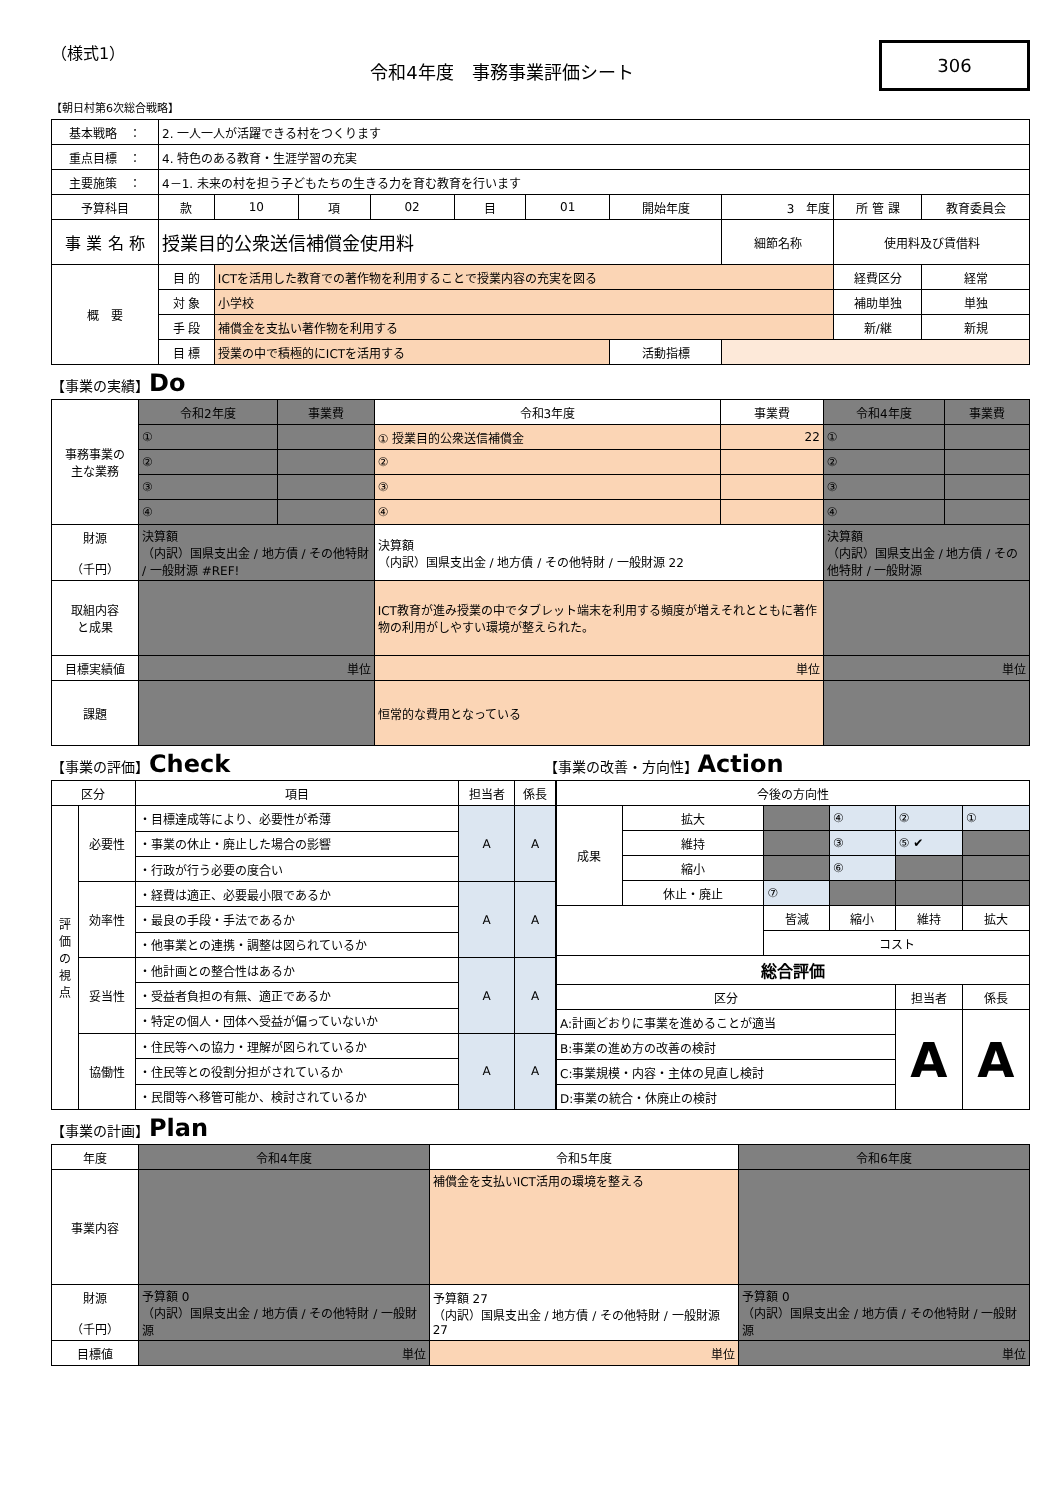（様式1）
令和4年度　事務事業評価シート
306
【朝日村第6次総合戦略】
| 基本戦略 ： | 2. 一人一人が活躍できる村をつくります | | | | | | | | | |
| 重点目標 ： | 4. 特色のある教育・生涯学習の充実 | | | | | | | | | |
| 主要施策 ： | 4－1. 未来の村を担う子どもたちの生きる力を育む教育を行います | | | | | | | | | |
| 予算科目 | 款 | 10 | 項 | 02 | 目 | 01 | 開始年度 | 3 年度 | 所 管 課 | 教育委員会 |
| 事 業 名 称 | 授業目的公衆送信補償金使用料 | | | | | | | 細節名称 | 使用料及び賃借料 | |
| 概 要 | 目 的 | ICTを活用した教育での著作物を利用することで授業内容の充実を図る | | | | | | | 経費区分 | 経常 |
| | 対 象 | 小学校 | | | | | | | 補助単独 | 単独 |
| | 手 段 | 補償金を支払い著作物を利用する | | | | | | | 新/継 | 新規 |
| | 目 標 | 授業の中で積極的にICTを活用する | | | | | 活動指標 | | | |
【事業の実績】Do
| 事務事業の 主な業務 | 令和2年度 | 事業費 | 令和3年度 | 事業費 | 令和4年度 | 事業費 |
| | ① | | ① 授業目的公衆送信補償金 | 22 | ① | |
| | ② | | ② | | ② | |
| | ③ | | ③ | | ③ | |
| | ④ | | ④ | | ④ | |
| 財源 （千円） | 決算額 （内訳）国県支出金 / 地方債 / その他特財 / 一般財源 #REF! | | 決算額 （内訳）国県支出金 / 地方債 / その他特財 / 一般財源 22 | | 決算額 （内訳）国県支出金 / 地方債 / その他特財 / 一般財源 | |
| 取組内容 と成果 | | | ICT教育が進み授業の中でタブレット端末を利用する頻度が増えそれとともに著作物の利用がしやすい環境が整えられた。 | | | |
| 目標実績値 | 単位 | | 単位 | | 単位 | |
| 課題 | | | 恒常的な費用となっている | | | |
【事業の評価】Check
【事業の改善・方向性】Action
| 区分 | | 項目 | 担当者 | 係長 |
| 評価の視点 | 必要性 | ・目標達成等により、必要性が希薄 | A | A |
| | | ・事業の休止・廃止した場合の影響 | | |
| | | ・行政が行う必要の度合い | | |
| | 効率性 | ・経費は適正、必要最小限であるか | A | A |
| | | ・最良の手段・手法であるか | | |
| | | ・他事業との連携・調整は図られているか | | |
| | 妥当性 | ・他計画との整合性はあるか | A | A |
| | | ・受益者負担の有無、適正であるか | | |
| | | ・特定の個人・団体へ受益が偏っていないか | | |
| | 協働性 | ・住民等への協力・理解が図られているか | A | A |
| | | ・住民等との役割分担がされているか | | |
| | | ・民間等へ移管可能か、検討されているか | | |
| 今後の方向性 | | | | | |
| 成果 | 拡大 | | ④ | ② | ① |
| | 維持 | | ③ | ⑤ ✔ | |
| | 縮小 | | ⑥ | | |
| | 休止・廃止 | ⑦ | | | |
| | | 皆減 | 縮小 | 維持 | 拡大 |
| | | コスト | | | |
| 総合評価 | | | | | |
| 区分 | | | | 担当者 | 係長 |
| A:計画どおりに事業を進めることが適当 | | | | A | A |
| B:事業の進め方の改善の検討 | | | | | |
| C:事業規模・内容・主体の見直し検討 | | | | | |
| D:事業の統合・休廃止の検討 | | | | | |
【事業の計画】Plan
| 年度 | 令和4年度 | 令和5年度 | 令和6年度 |
| 事業内容 | | 補償金を支払いICT活用の環境を整える | |
| 財源 （千円） | 予算額 0 （内訳）国県支出金 / 地方債 / その他特財 / 一般財源 | 予算額 27 （内訳）国県支出金 / 地方債 / その他特財 / 一般財源 27 | 予算額 0 （内訳）国県支出金 / 地方債 / その他特財 / 一般財源 |
| 目標値 | 単位 | 単位 | 単位 |